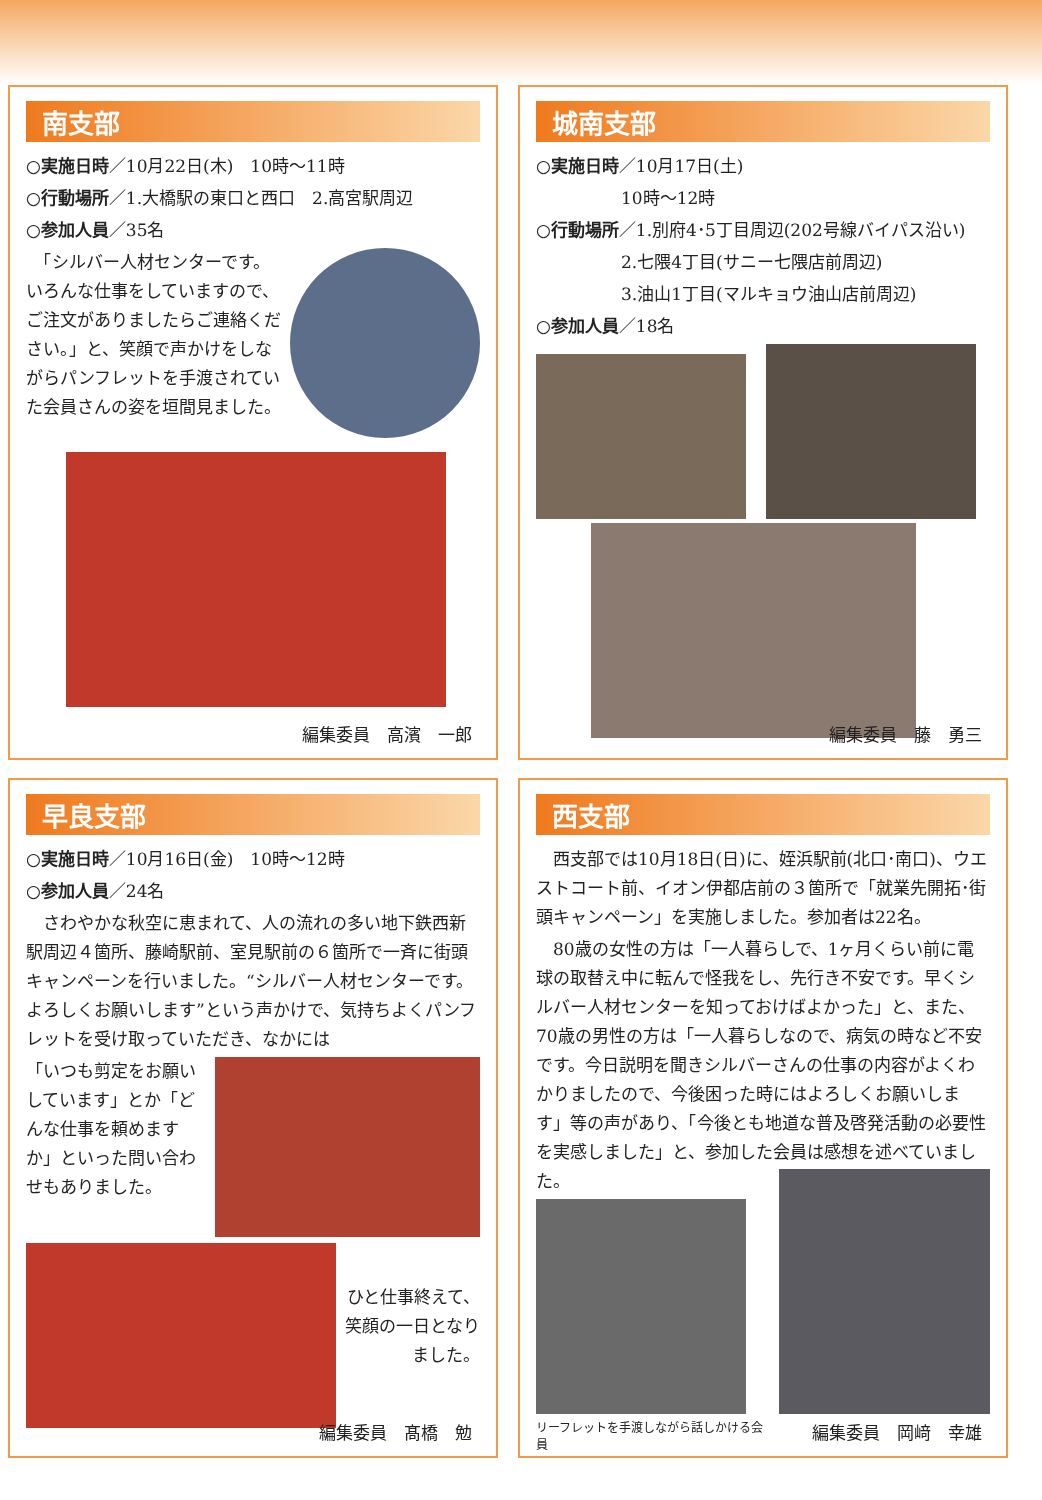南支部
○実施日時／10月22日(木)　10時～11時
○行動場所／1.大橋駅の東口と西口　2.高宮駅周辺
○参加人員／35名
　「シルバー人材センターです。いろんな仕事をしていますので、ご注文がありましたらご連絡ください。」と、笑顔で声かけをしながらパンフレットを手渡されていた会員さんの姿を垣間見ました。
編集委員　高濱　一郎
城南支部
○実施日時／10月17日(土)
　　　　　10時～12時
○行動場所／1.別府4･5丁目周辺(202号線バイパス沿い)
　　　　　2.七隈4丁目(サニー七隈店前周辺)
　　　　　3.油山1丁目(マルキョウ油山店前周辺)
○参加人員／18名
編集委員　藤　勇三
早良支部
○実施日時／10月16日(金)　10時～12時
○参加人員／24名
　さわやかな秋空に恵まれて、人の流れの多い地下鉄西新駅周辺４箇所、藤崎駅前、室見駅前の６箇所で一斉に街頭キャンペーンを行いました。“シルバー人材センターです。よろしくお願いします”という声かけで、気持ちよくパンフレットを受け取っていただき、なかには
「いつも剪定をお願いしています」とか「どんな仕事を頼めますか」といった問い合わせもありました。
ひと仕事終えて、笑顔の一日となりました。
編集委員　髙橋　勉
西支部
　西支部では10月18日(日)に、姪浜駅前(北口･南口)、ウエストコート前、イオン伊都店前の３箇所で「就業先開拓･街頭キャンペーン」を実施しました。参加者は22名。
　80歳の女性の方は「一人暮らしで、1ヶ月くらい前に電球の取替え中に転んで怪我をし、先行き不安です。早くシルバー人材センターを知っておけばよかった」と、また、70歳の男性の方は「一人暮らしなので、病気の時など不安です。今日説明を聞きシルバーさんの仕事の内容がよくわかりましたので、今後困った時にはよろしくお願いします」等の声があり、「今後とも地道な普及啓発活動の必要性を実感しました」と、参加した会員は感想を述べていました。
リーフレットを手渡しながら話しかける会員
編集委員　岡﨑　幸雄